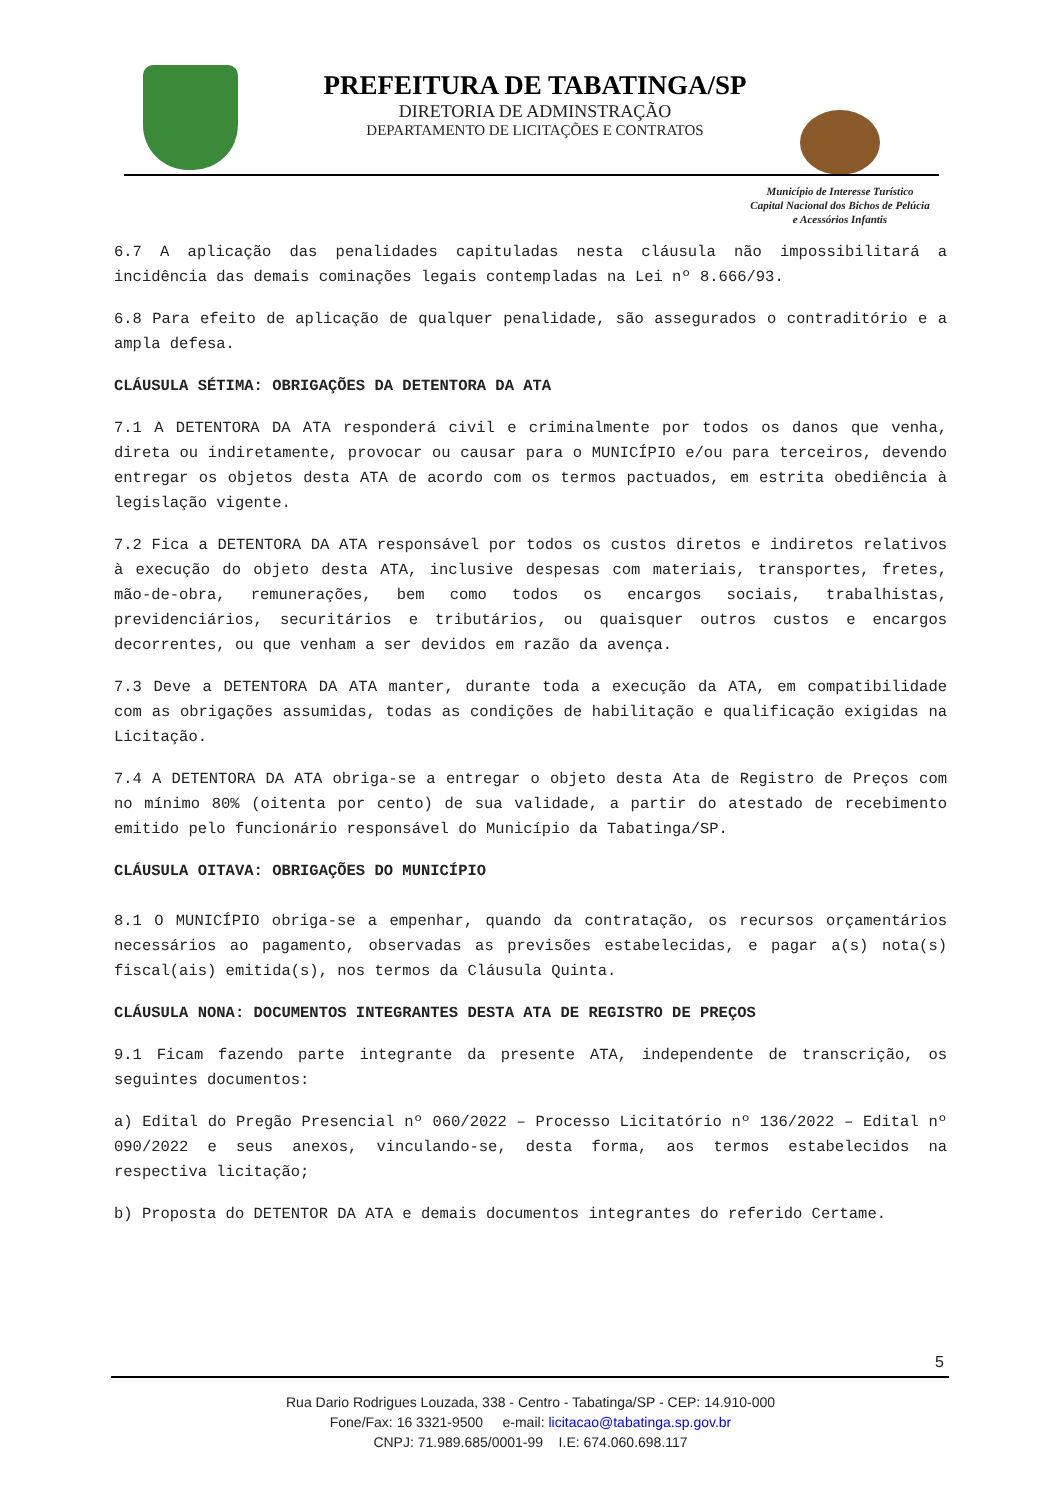PREFEITURA DE TABATINGA/SP
DIRETORIA DE ADMINSTRAÇÃO
DEPARTAMENTO DE LICITAÇÕES E CONTRATOS
Município de Interesse Turístico
Capital Nacional dos Bichos de Pelúcia
e Acessórios Infantis
6.7 A aplicação das penalidades capituladas nesta cláusula não impossibilitará a incidência das demais cominações legais contempladas na Lei nº 8.666/93.
6.8 Para efeito de aplicação de qualquer penalidade, são assegurados o contraditório e a ampla defesa.
CLÁUSULA SÉTIMA: OBRIGAÇÕES DA DETENTORA DA ATA
7.1 A DETENTORA DA ATA responderá civil e criminalmente por todos os danos que venha, direta ou indiretamente, provocar ou causar para o MUNICÍPIO e/ou para terceiros, devendo entregar os objetos desta ATA de acordo com os termos pactuados, em estrita obediência à legislação vigente.
7.2 Fica a DETENTORA DA ATA responsável por todos os custos diretos e indiretos relativos à execução do objeto desta ATA, inclusive despesas com materiais, transportes, fretes, mão-de-obra, remunerações, bem como todos os encargos sociais, trabalhistas, previdenciários, securitários e tributários, ou quaisquer outros custos e encargos decorrentes, ou que venham a ser devidos em razão da avença.
7.3 Deve a DETENTORA DA ATA manter, durante toda a execução da ATA, em compatibilidade com as obrigações assumidas, todas as condições de habilitação e qualificação exigidas na Licitação.
7.4 A DETENTORA DA ATA obriga-se a entregar o objeto desta Ata de Registro de Preços com no mínimo 80% (oitenta por cento) de sua validade, a partir do atestado de recebimento emitido pelo funcionário responsável do Município da Tabatinga/SP.
CLÁUSULA OITAVA: OBRIGAÇÕES DO MUNICÍPIO
8.1 O MUNICÍPIO obriga-se a empenhar, quando da contratação, os recursos orçamentários necessários ao pagamento, observadas as previsões estabelecidas, e pagar a(s) nota(s) fiscal(ais) emitida(s), nos termos da Cláusula Quinta.
CLÁUSULA NONA: DOCUMENTOS INTEGRANTES DESTA ATA DE REGISTRO DE PREÇOS
9.1 Ficam fazendo parte integrante da presente ATA, independente de transcrição, os seguintes documentos:
a) Edital do Pregão Presencial nº 060/2022 – Processo Licitatório nº 136/2022 – Edital nº 090/2022 e seus anexos, vinculando-se, desta forma, aos termos estabelecidos na respectiva licitação;
b) Proposta do DETENTOR DA ATA e demais documentos integrantes do referido Certame.
5
Rua Dario Rodrigues Louzada, 338 - Centro - Tabatinga/SP - CEP: 14.910-000
Fone/Fax: 16 3321-9500 e-mail: licitacao@tabatinga.sp.gov.br
CNPJ: 71.989.685/0001-99 I.E: 674.060.698.117